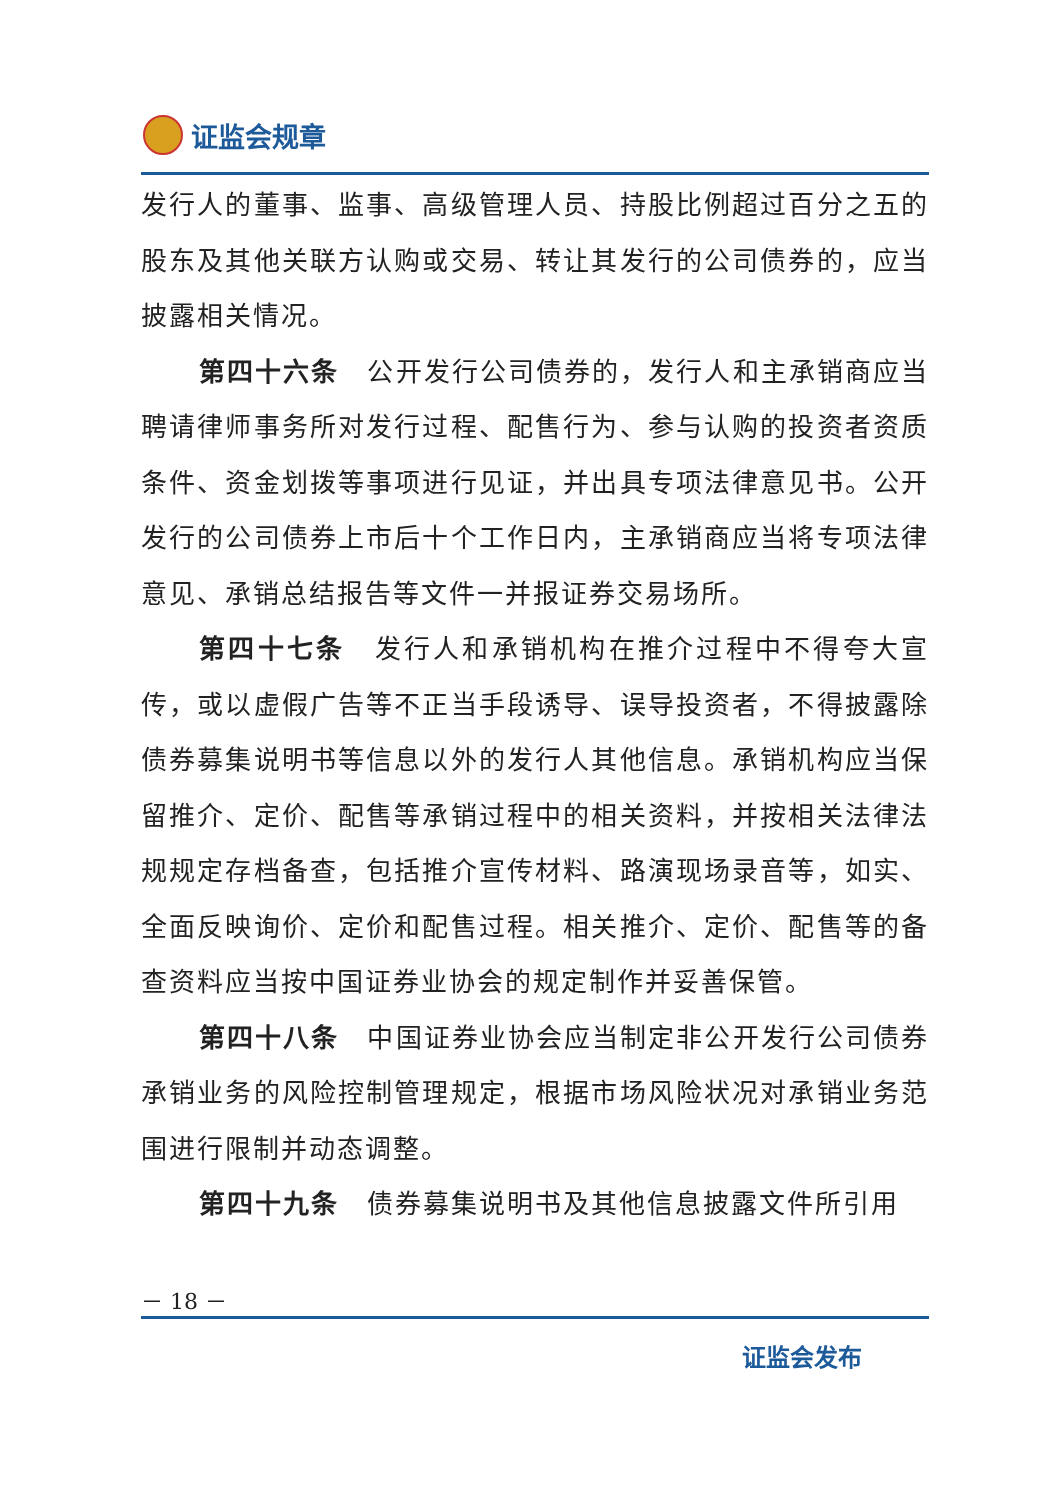证监会规章
发行人的董事、监事、高级管理人员、持股比例超过百分之五的股东及其他关联方认购或交易、转让其发行的公司债券的，应当披露相关情况。
第四十六条　公开发行公司债券的，发行人和主承销商应当聘请律师事务所对发行过程、配售行为、参与认购的投资者资质条件、资金划拨等事项进行见证，并出具专项法律意见书。公开发行的公司债券上市后十个工作日内，主承销商应当将专项法律意见、承销总结报告等文件一并报证券交易场所。
第四十七条　发行人和承销机构在推介过程中不得夸大宣传，或以虚假广告等不正当手段诱导、误导投资者，不得披露除债券募集说明书等信息以外的发行人其他信息。承销机构应当保留推介、定价、配售等承销过程中的相关资料，并按相关法律法规规定存档备查，包括推介宣传材料、路演现场录音等，如实、全面反映询价、定价和配售过程。相关推介、定价、配售等的备查资料应当按中国证券业协会的规定制作并妥善保管。
第四十八条　中国证券业协会应当制定非公开发行公司债券承销业务的风险控制管理规定，根据市场风险状况对承销业务范围进行限制并动态调整。
第四十九条　债券募集说明书及其他信息披露文件所引用
－ 18 －
证监会发布